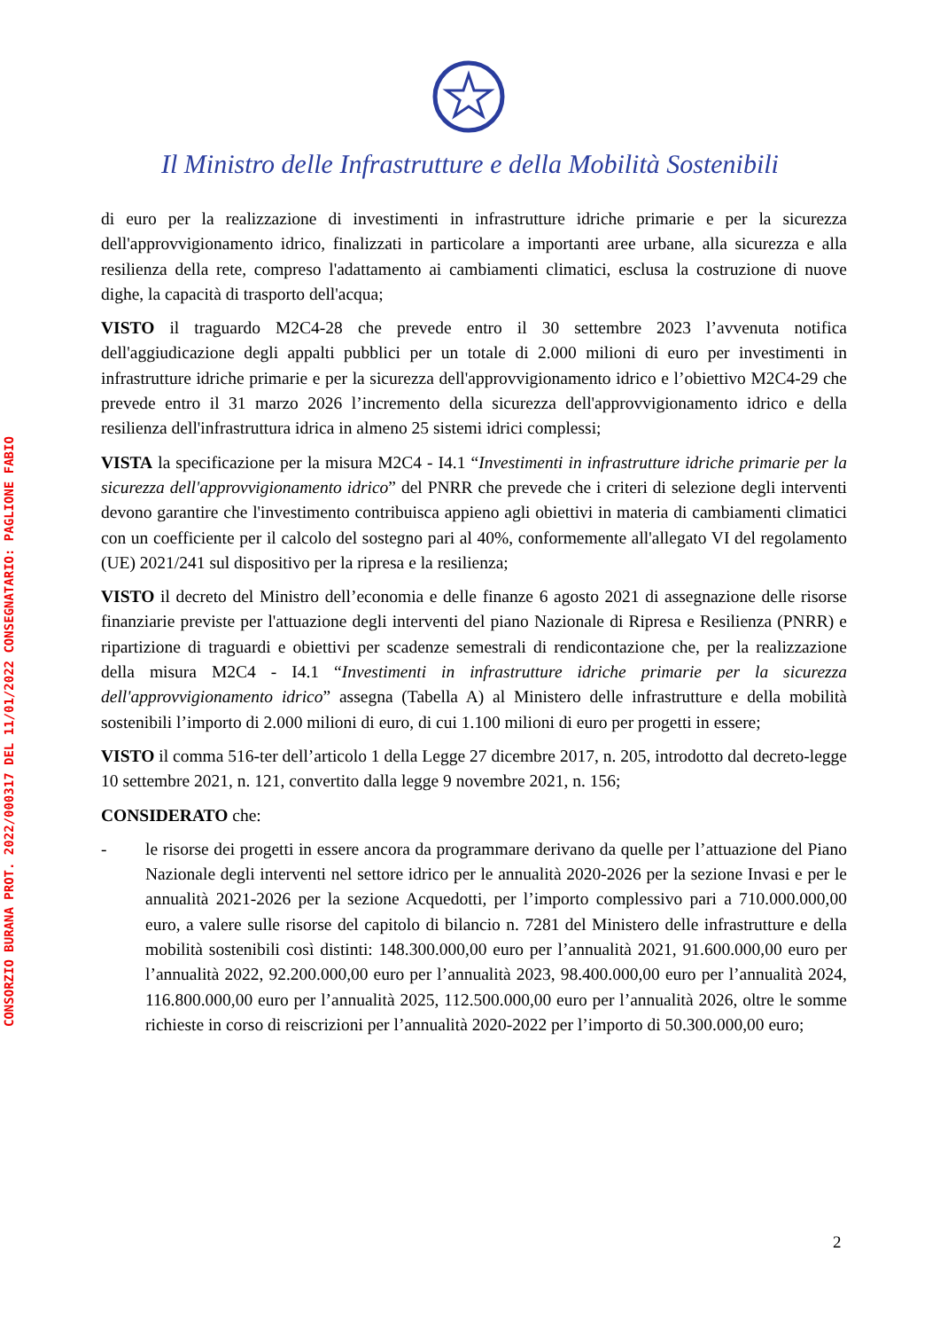Il Ministro delle Infrastrutture e della Mobilità Sostenibili
CONSORZIO BURANA PROT. 2022/000317 DEL 11/01/2022 CONSEGNATARIO: PAGLIONE FABIO
di euro per la realizzazione di investimenti in infrastrutture idriche primarie e per la sicurezza dell'approvvigionamento idrico, finalizzati in particolare a importanti aree urbane, alla sicurezza e alla resilienza della rete, compreso l'adattamento ai cambiamenti climatici, esclusa la costruzione di nuove dighe, la capacità di trasporto dell'acqua;
VISTO il traguardo M2C4-28 che prevede entro il 30 settembre 2023 l’avvenuta notifica dell'aggiudicazione degli appalti pubblici per un totale di 2.000 milioni di euro per investimenti in infrastrutture idriche primarie e per la sicurezza dell'approvvigionamento idrico e l’obiettivo M2C4-29 che prevede entro il 31 marzo 2026 l’incremento della sicurezza dell'approvvigionamento idrico e della resilienza dell'infrastruttura idrica in almeno 25 sistemi idrici complessi;
VISTA la specificazione per la misura M2C4 - I4.1 “Investimenti in infrastrutture idriche primarie per la sicurezza dell'approvvigionamento idrico” del PNRR che prevede che i criteri di selezione degli interventi devono garantire che l'investimento contribuisca appieno agli obiettivi in materia di cambiamenti climatici con un coefficiente per il calcolo del sostegno pari al 40%, conformemente all'allegato VI del regolamento (UE) 2021/241 sul dispositivo per la ripresa e la resilienza;
VISTO il decreto del Ministro dell’economia e delle finanze 6 agosto 2021 di assegnazione delle risorse finanziarie previste per l'attuazione degli interventi del piano Nazionale di Ripresa e Resilienza (PNRR) e ripartizione di traguardi e obiettivi per scadenze semestrali di rendicontazione che, per la realizzazione della misura M2C4 - I4.1 “Investimenti in infrastrutture idriche primarie per la sicurezza dell'approvvigionamento idrico” assegna (Tabella A) al Ministero delle infrastrutture e della mobilità sostenibili l’importo di 2.000 milioni di euro, di cui 1.100 milioni di euro per progetti in essere;
VISTO il comma 516-ter dell’articolo 1 della Legge 27 dicembre 2017, n. 205, introdotto dal decreto-legge 10 settembre 2021, n. 121, convertito dalla legge 9 novembre 2021, n. 156;
CONSIDERATO che:
- le risorse dei progetti in essere ancora da programmare derivano da quelle per l’attuazione del Piano Nazionale degli interventi nel settore idrico per le annualità 2020-2026 per la sezione Invasi e per le annualità 2021-2026 per la sezione Acquedotti, per l’importo complessivo pari a 710.000.000,00 euro, a valere sulle risorse del capitolo di bilancio n. 7281 del Ministero delle infrastrutture e della mobilità sostenibili così distinti: 148.300.000,00 euro per l’annualità 2021, 91.600.000,00 euro per l’annualità 2022, 92.200.000,00 euro per l’annualità 2023, 98.400.000,00 euro per l’annualità 2024, 116.800.000,00 euro per l’annualità 2025, 112.500.000,00 euro per l’annualità 2026, oltre le somme richieste in corso di reiscrizioni per l’annualità 2020-2022 per l’importo di 50.300.000,00 euro;
2